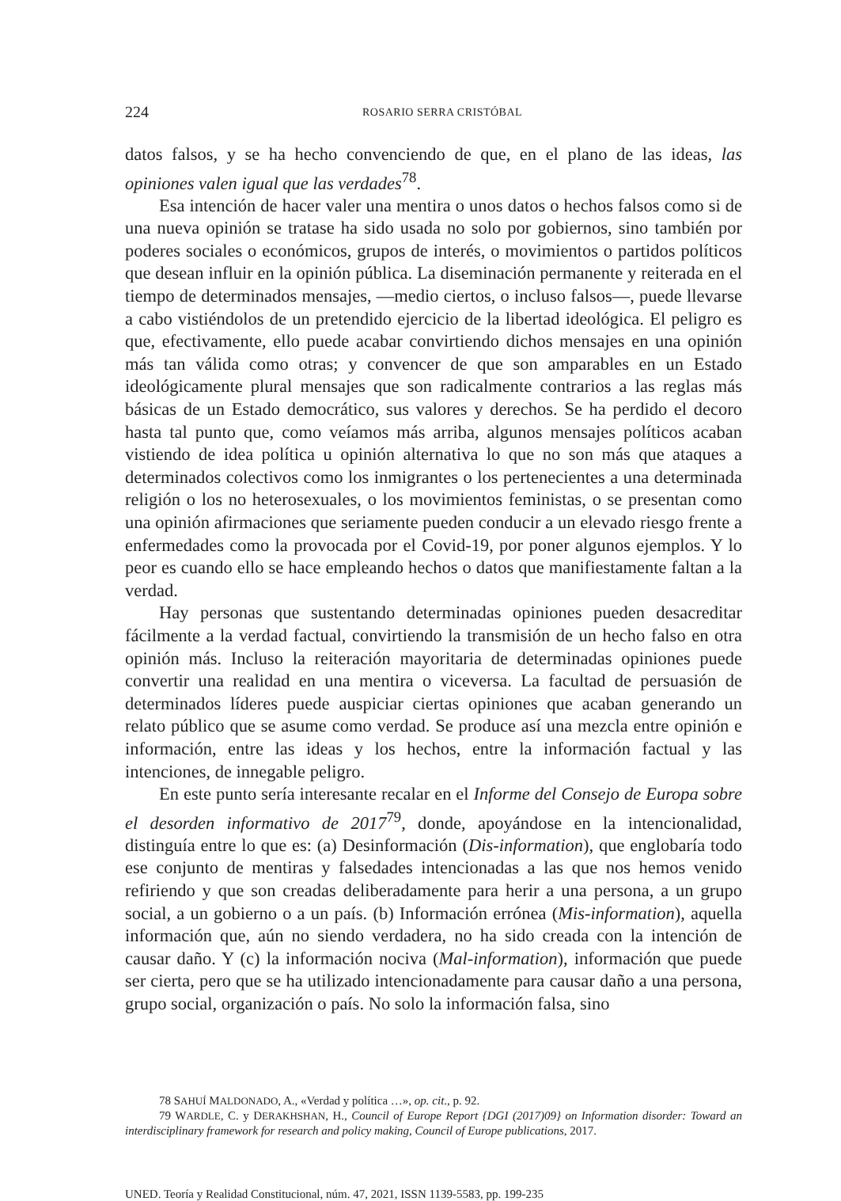224 ROSARIO SERRA CRISTÓBAL
datos falsos, y se ha hecho convenciendo de que, en el plano de las ideas, las opiniones valen igual que las verdades<sup>78</sup>.
Esa intención de hacer valer una mentira o unos datos o hechos falsos como si de una nueva opinión se tratase ha sido usada no solo por gobiernos, sino también por poderes sociales o económicos, grupos de interés, o movimientos o partidos políticos que desean influir en la opinión pública. La diseminación permanente y reiterada en el tiempo de determinados mensajes, —medio ciertos, o incluso falsos—, puede llevarse a cabo vistiéndolos de un pretendido ejercicio de la libertad ideológica. El peligro es que, efectivamente, ello puede acabar convirtiendo dichos mensajes en una opinión más tan válida como otras; y convencer de que son amparables en un Estado ideológicamente plural mensajes que son radicalmente contrarios a las reglas más básicas de un Estado democrático, sus valores y derechos. Se ha perdido el decoro hasta tal punto que, como veíamos más arriba, algunos mensajes políticos acaban vistiendo de idea política u opinión alternativa lo que no son más que ataques a determinados colectivos como los inmigrantes o los pertenecientes a una determinada religión o los no heterosexuales, o los movimientos feministas, o se presentan como una opinión afirmaciones que seriamente pueden conducir a un elevado riesgo frente a enfermedades como la provocada por el Covid-19, por poner algunos ejemplos. Y lo peor es cuando ello se hace empleando hechos o datos que manifiestamente faltan a la verdad.
Hay personas que sustentando determinadas opiniones pueden desacreditar fácilmente a la verdad factual, convirtiendo la transmisión de un hecho falso en otra opinión más. Incluso la reiteración mayoritaria de determinadas opiniones puede convertir una realidad en una mentira o viceversa. La facultad de persuasión de determinados líderes puede auspiciar ciertas opiniones que acaban generando un relato público que se asume como verdad. Se produce así una mezcla entre opinión e información, entre las ideas y los hechos, entre la información factual y las intenciones, de innegable peligro.
En este punto sería interesante recalar en el Informe del Consejo de Europa sobre el desorden informativo de 2017<sup>79</sup>, donde, apoyándose en la intencionalidad, distinguía entre lo que es: (a) Desinformación (Dis-information), que englobaría todo ese conjunto de mentiras y falsedades intencionadas a las que nos hemos venido refiriendo y que son creadas deliberadamente para herir a una persona, a un grupo social, a un gobierno o a un país. (b) Información errónea (Mis-information), aquella información que, aún no siendo verdadera, no ha sido creada con la intención de causar daño. Y (c) la información nociva (Mal-information), información que puede ser cierta, pero que se ha utilizado intencionadamente para causar daño a una persona, grupo social, organización o país. No solo la información falsa, sino
78 SAHUÍ MALDONADO, A., «Verdad y política …», op. cit., p. 92.
79 WARDLE, C. y DERAKHSHAN, H., Council of Europe Report {DGI (2017)09} on Information disorder: Toward an interdisciplinary framework for research and policy making, Council of Europe publications, 2017.
UNED. Teoría y Realidad Constitucional, núm. 47, 2021, ISSN 1139-5583, pp. 199-235